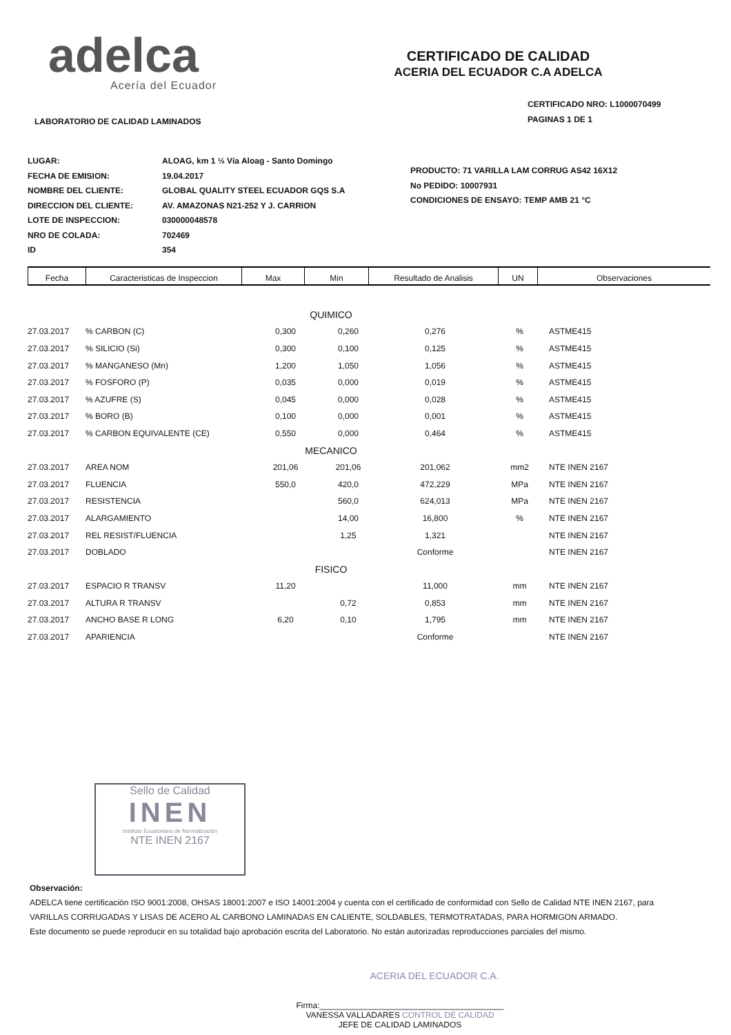adelca
Acería del Ecuador
CERTIFICADO DE CALIDAD
ACERIA DEL ECUADOR C.A ADELCA
CERTIFICADO NRO: L1000070499
PAGINAS 1 DE 1
LABORATORIO DE CALIDAD LAMINADOS
LUGAR:
FECHA DE EMISION:
NOMBRE DEL CLIENTE:
DIRECCION DEL CLIENTE:
LOTE DE INSPECCION:
NRO DE COLADA:
ID
ALOAG, km 1 ½ Vía Aloag - Santo Domingo
19.04.2017
GLOBAL QUALITY STEEL ECUADOR GQS S.A
AV. AMAZONAS N21-252 Y J. CARRION
030000048578
702469
354
PRODUCTO: 71 VARILLA LAM CORRUG AS42 16X12
No PEDIDO: 10007931
CONDICIONES DE ENSAYO: TEMP AMB 21 °C
| Fecha | Caracteristicas de Inspeccion | Max | Min | Resultado de Analisis | UN | Observaciones |
| --- | --- | --- | --- | --- | --- | --- |
| QUIMICO | | | | | | |
| 27.03.2017 | % CARBON (C) | 0,300 | 0,260 | 0,276 | % | ASTME415 |
| 27.03.2017 | % SILICIO (Si) | 0,300 | 0,100 | 0,125 | % | ASTME415 |
| 27.03.2017 | % MANGANESO (Mn) | 1,200 | 1,050 | 1,056 | % | ASTME415 |
| 27.03.2017 | % FOSFORO (P) | 0,035 | 0,000 | 0,019 | % | ASTME415 |
| 27.03.2017 | % AZUFRE (S) | 0,045 | 0,000 | 0,028 | % | ASTME415 |
| 27.03.2017 | % BORO (B) | 0,100 | 0,000 | 0,001 | % | ASTME415 |
| 27.03.2017 | % CARBON EQUIVALENTE (CE) | 0,550 | 0,000 | 0,464 | % | ASTME415 |
| MECANICO | | | | | | |
| 27.03.2017 | AREA NOM | 201,06 | 201,06 | 201,062 | mm2 | NTE INEN 2167 |
| 27.03.2017 | FLUENCIA | 550,0 | 420,0 | 472,229 | MPa | NTE INEN 2167 |
| 27.03.2017 | RESISTENCIA | | 560,0 | 624,013 | MPa | NTE INEN 2167 |
| 27.03.2017 | ALARGAMIENTO | | 14,00 | 16,800 | % | NTE INEN 2167 |
| 27.03.2017 | REL RESIST/FLUENCIA | | 1,25 | 1,321 | | NTE INEN 2167 |
| 27.03.2017 | DOBLADO | | | Conforme | | NTE INEN 2167 |
| FISICO | | | | | | |
| 27.03.2017 | ESPACIO R TRANSV | 11,20 | | 11,000 | mm | NTE INEN 2167 |
| 27.03.2017 | ALTURA R TRANSV | | 0,72 | 0,853 | mm | NTE INEN 2167 |
| 27.03.2017 | ANCHO BASE R LONG | 6,20 | 0,10 | 1,795 | mm | NTE INEN 2167 |
| 27.03.2017 | APARIENCIA | | | Conforme | | NTE INEN 2167 |
Sello de Calidad
INEN
Instituto Ecuatoriano de Normalización
NTE INEN 2167
Observación:
ADELCA tiene certificación ISO 9001:2008, OHSAS 18001:2007 e ISO 14001:2004 y cuenta con el certificado de conformidad con Sello de Calidad NTE INEN 2167, para
VARILLAS CORRUGADAS Y LISAS DE ACERO AL CARBONO LAMINADAS EN CALIENTE, SOLDABLES, TERMOTRATADAS, PARA HORMIGON ARMADO.
Este documento se puede reproducir en su totalidad bajo aprobación escrita del Laboratorio. No están autorizadas reproducciones parciales del mismo.
ACERIA DEL ECUADOR C.A.
Firma:________________________________________
VANESSA VALLADARES CONTROL DE CALIDAD
JEFE DE CALIDAD LAMINADOS